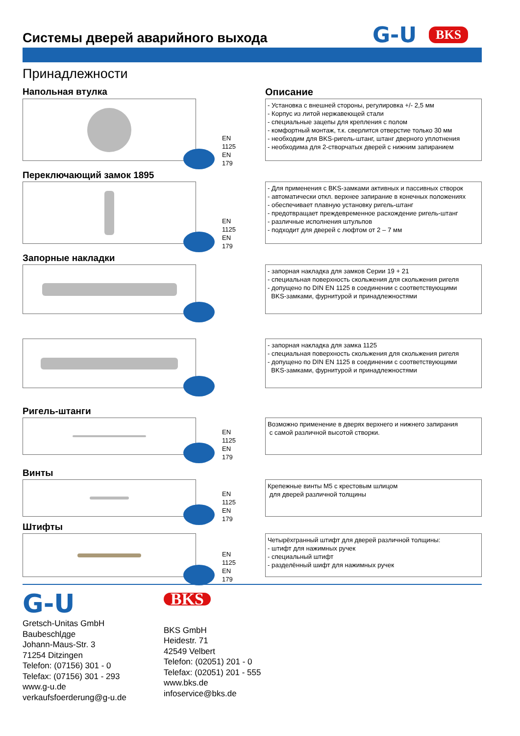G-U BKS
Системы дверей аварийного выхода
Принадлежности
Напольная втулка Описание
EN 1125
EN 179
- Установка с внешней стороны, регулировка +/- 2,5 мм
- Корпус из литой нержавеющей стали
- специальные зацепы для крепления с полом
- комфортный монтаж, т.к. сверлится отверстие только 30 мм
- необходим для BKS-ригель-штанг, штанг дверного уплотнения
- необходима для 2-створчатых дверей с нижним запиранием
Переключающий замок 1895
EN 1125
EN 179
- Для применения с BKS-замками активных и пассивных створок
- автоматически откл. верхнее запирание в конечных положениях
- обеспечивает плавную установку ригель-штанг
- предотвращает преждевременное расхождение ригель-штанг
- различные исполнения штульпов
- подходит для дверей с люфтом от 2 – 7 мм
Запорные накладки
- запорная накладка для замков Серии 19 + 21
- специальная поверхность скольжения для скольжения ригеля
- допущено по DIN EN 1125 в соединении с соответствующими
BKS-замками, фурнитурой и принадлежностями
- запорная накладка для замка 1125
- специальная поверхность скольжения для скольжения ригеля
- допущено по DIN EN 1125 в соединении с соответствующими
BKS-замками, фурнитурой и принадлежностями
Ригель-штанги
EN 1125
EN 179
Возможно применение в дверях верхнего и нижнего запирания
с самой различной высотой створки.
Винты
EN 1125
EN 179
Крепежные винты M5 с крестовым шлицом
для дверей различной толщины
Штифты
EN 1125
EN 179
Четырёхгранный штифт для дверей различной толщины:
- штифт для нажимных ручек
- специальный штифт
- разделённый шифт для нажимных ручек
G-U
Gretsch-Unitas GmbH
Baubeschlдge
Johann-Maus-Str. 3
71254 Ditzingen
Telefon: (07156) 301 - 0
Telefax: (07156) 301 - 293
www.g-u.de
verkaufsfoerderung@g-u.de
BKS
BKS GmbH
Heidestr. 71
42549 Velbert
Telefon: (02051) 201 - 0
Telefax: (02051) 201 - 555
www.bks.de
infoservice@bks.de